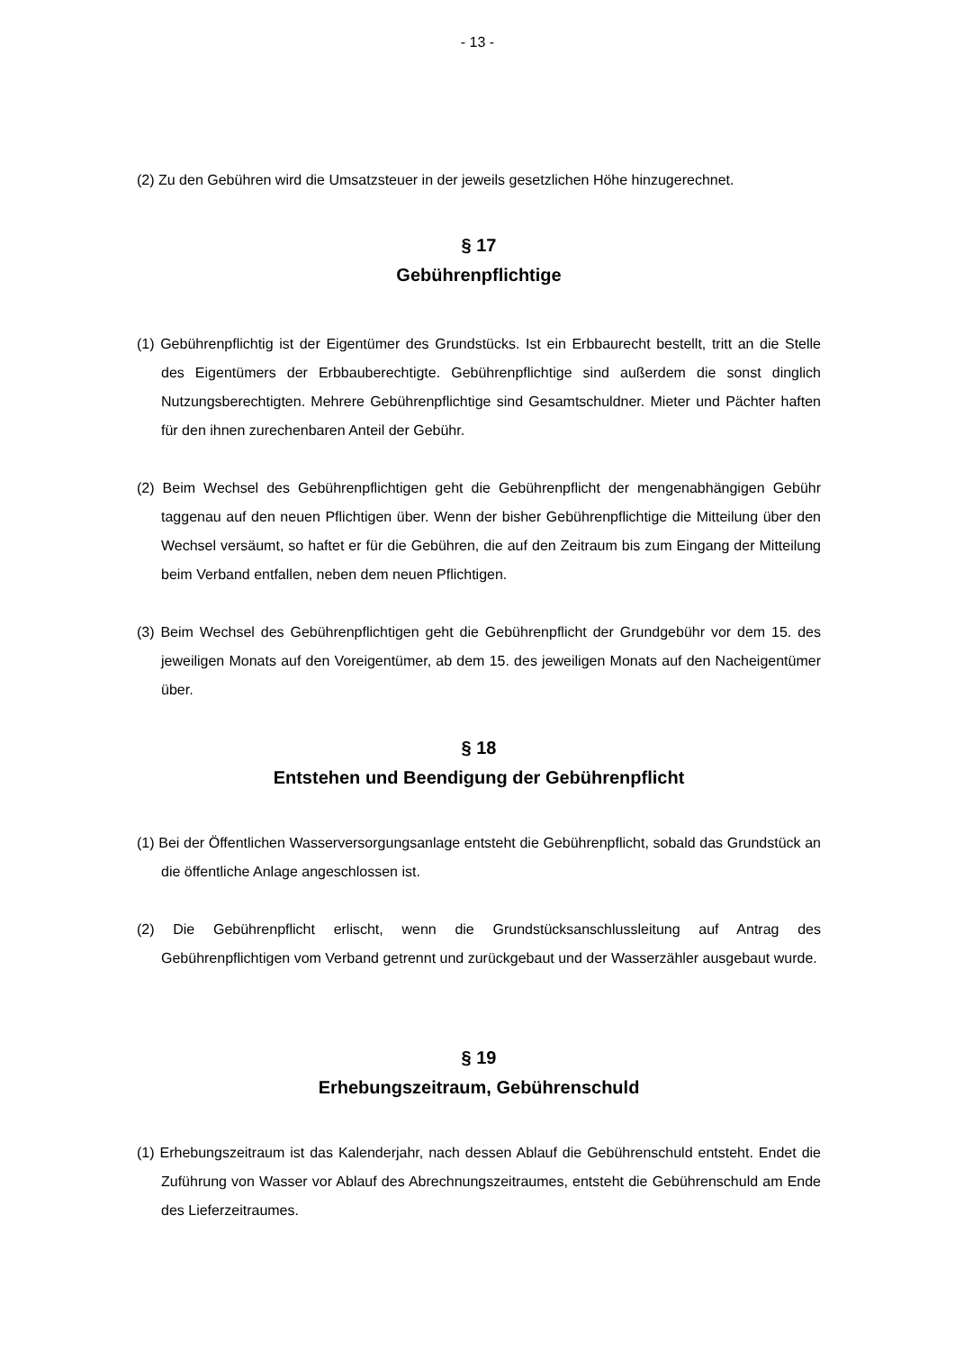- 13 -
(2) Zu den Gebühren wird die Umsatzsteuer in der jeweils gesetzlichen Höhe hinzugerechnet.
§ 17
Gebührenpflichtige
(1) Gebührenpflichtig ist der Eigentümer des Grundstücks. Ist ein Erbbaurecht bestellt, tritt an die Stelle des Eigentümers der Erbbauberechtigte. Gebührenpflichtige sind außerdem die sonst dinglich Nutzungsberechtigten. Mehrere Gebührenpflichtige sind Gesamtschuldner. Mieter und Pächter haften für den ihnen zurechenbaren Anteil der Gebühr.
(2) Beim Wechsel des Gebührenpflichtigen geht die Gebührenpflicht der mengenabhängigen Gebühr taggenau auf den neuen Pflichtigen über. Wenn der bisher Gebührenpflichtige die Mitteilung über den Wechsel versäumt, so haftet er für die Gebühren, die auf den Zeitraum bis zum Eingang der Mitteilung beim Verband entfallen, neben dem neuen Pflichtigen.
(3) Beim Wechsel des Gebührenpflichtigen geht die Gebührenpflicht der Grundgebühr vor dem 15. des jeweiligen Monats auf den Voreigentümer, ab dem 15. des jeweiligen Monats auf den Nacheigentümer über.
§ 18
Entstehen und Beendigung der Gebührenpflicht
(1) Bei der Öffentlichen Wasserversorgungsanlage entsteht die Gebührenpflicht, sobald das Grundstück an die öffentliche Anlage angeschlossen ist.
(2) Die Gebührenpflicht erlischt, wenn die Grundstücksanschlussleitung auf Antrag des Gebührenpflichtigen vom Verband getrennt und zurückgebaut und der Wasserzähler ausgebaut wurde.
§ 19
Erhebungszeitraum, Gebührenschuld
(1) Erhebungszeitraum ist das Kalenderjahr, nach dessen Ablauf die Gebührenschuld entsteht. Endet die Zuführung von Wasser vor Ablauf des Abrechnungszeitraumes, entsteht die Gebührenschuld am Ende des Lieferzeitraumes.